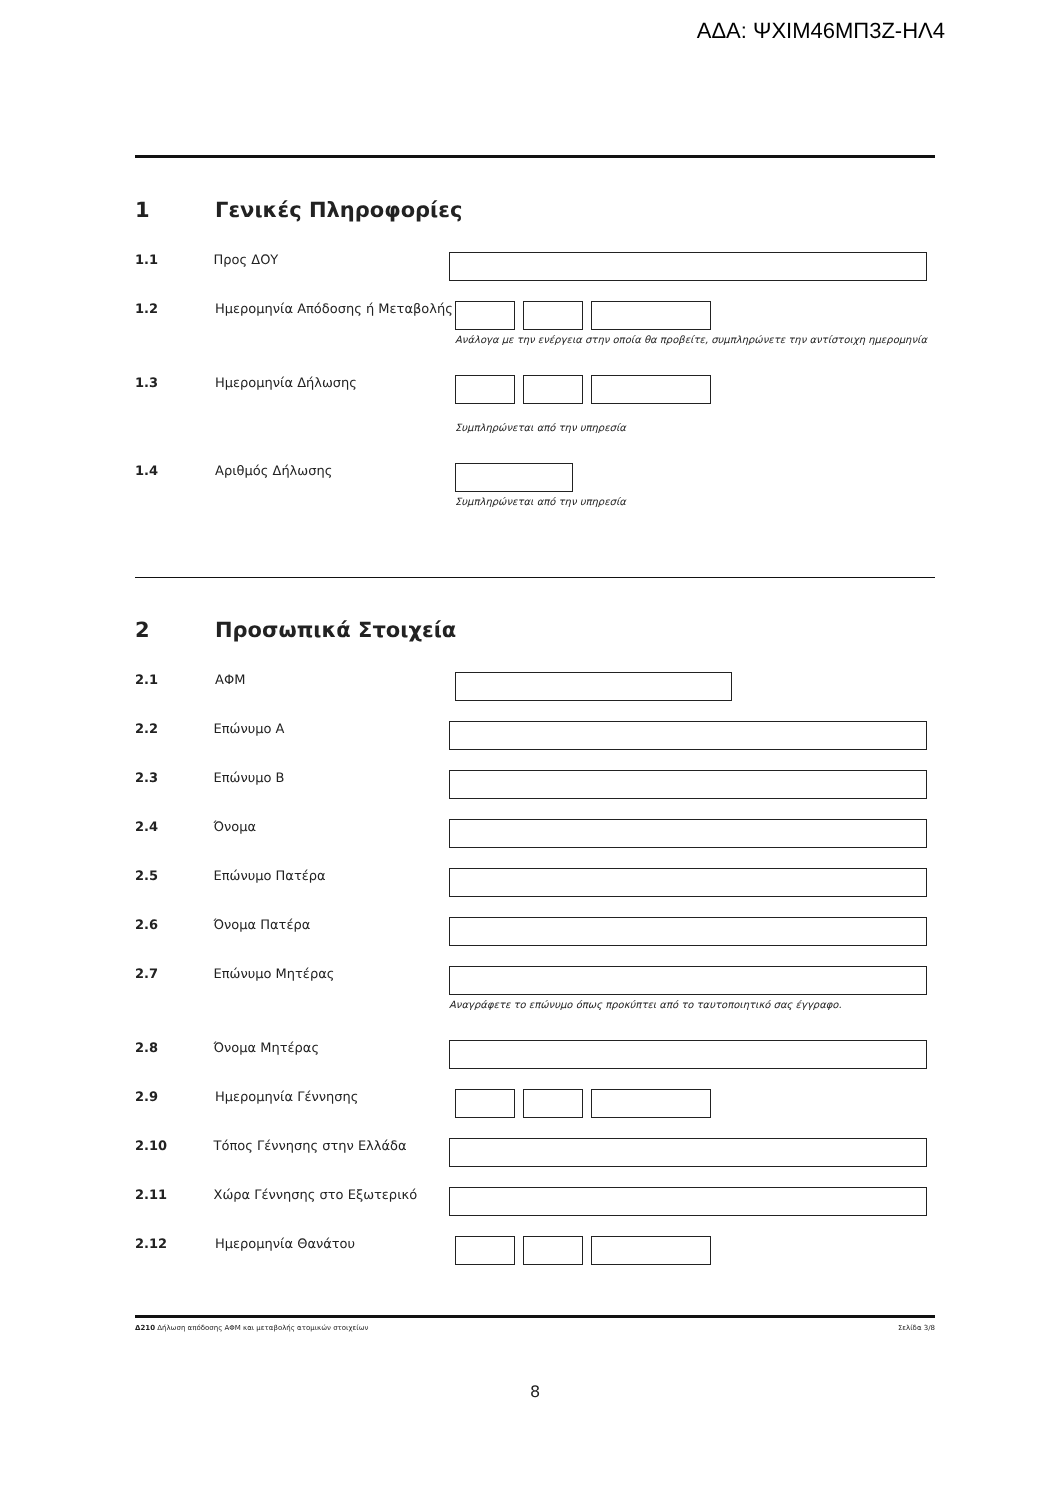ΑΔΑ: ΨΧΙΜ46ΜΠ3Ζ-ΗΛ4
1 Γενικές Πληροφορίες
1.1 Προς ΔΟΥ
1.2 Ημερομηνία Απόδοσης ή Μεταβολής
Ανάλογα με την ενέργεια στην οποία θα προβείτε, συμπληρώνετε την αντίστοιχη ημερομηνία
1.3 Ημερομηνία Δήλωσης
Συμπληρώνεται από την υπηρεσία
1.4 Αριθμός Δήλωσης
Συμπληρώνεται από την υπηρεσία
2 Προσωπικά Στοιχεία
2.1 ΑΦΜ
2.2 Επώνυμο Α
2.3 Επώνυμο Β
2.4 Όνομα
2.5 Επώνυμο Πατέρα
2.6 Όνομα Πατέρα
2.7 Επώνυμο Μητέρας
Αναγράφετε το επώνυμο όπως προκύπτει από το ταυτοποιητικό σας έγγραφο.
2.8 Όνομα Μητέρας
2.9 Ημερομηνία Γέννησης
2.10 Τόπος Γέννησης στην Ελλάδα
2.11 Χώρα Γέννησης στο Εξωτερικό
2.12 Ημερομηνία Θανάτου
Δ210 Δήλωση απόδοσης ΑΦΜ και μεταβολής ατομικών στοιχείων Σελίδα 3/8
8